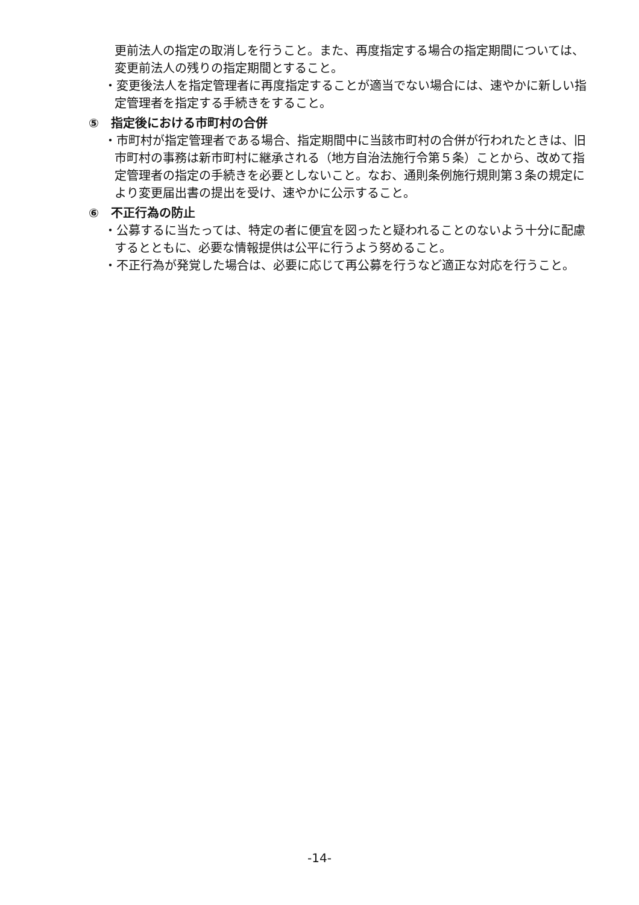更前法人の指定の取消しを行うこと。また、再度指定する場合の指定期間については、変更前法人の残りの指定期間とすること。
・変更後法人を指定管理者に再度指定することが適当でない場合には、速やかに新しい指定管理者を指定する手続きをすること。
⑤　指定後における市町村の合併
・市町村が指定管理者である場合、指定期間中に当該市町村の合併が行われたときは、旧市町村の事務は新市町村に継承される（地方自治法施行令第５条）ことから、改めて指定管理者の指定の手続きを必要としないこと。なお、通則条例施行規則第３条の規定により変更届出書の提出を受け、速やかに公示すること。
⑥　不正行為の防止
・公募するに当たっては、特定の者に便宜を図ったと疑われることのないよう十分に配慮するとともに、必要な情報提供は公平に行うよう努めること。
・不正行為が発覚した場合は、必要に応じて再公募を行うなど適正な対応を行うこと。
-14-